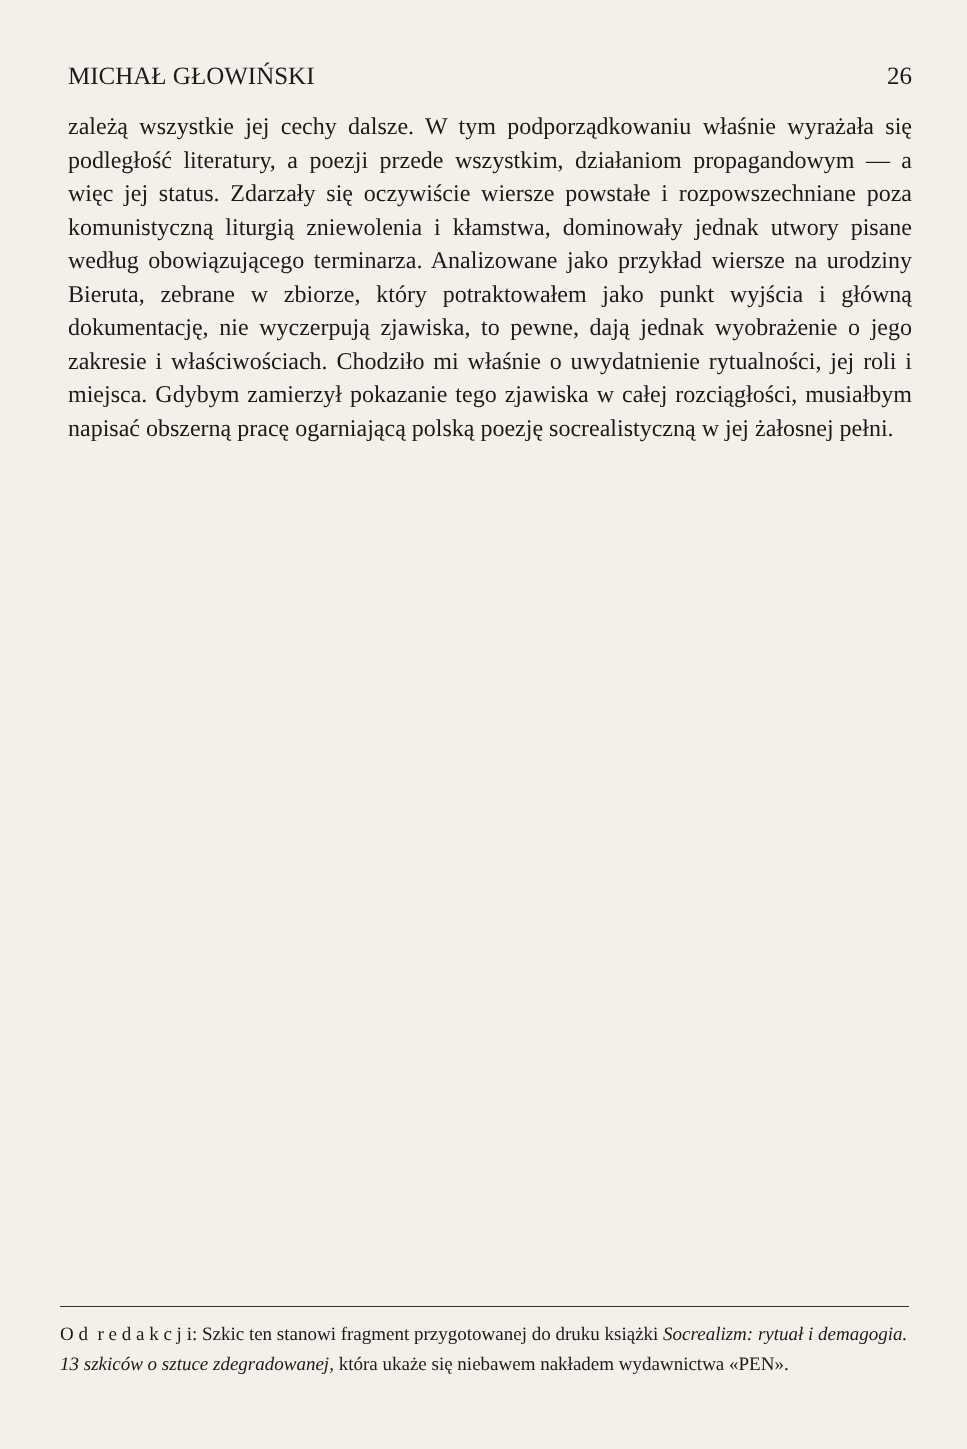MICHAŁ GŁOWIŃSKI 26
zależą wszystkie jej cechy dalsze. W tym podporządkowaniu właśnie wyrażała się podległość literatury, a poezji przede wszystkim, działaniom propagandowym — a więc jej status. Zdarzały się oczywiście wiersze powstałe i rozpowszechniane poza komunistyczną liturgią zniewolenia i kłamstwa, dominowały jednak utwory pisane według obowiązującego terminarza. Analizowane jako przykład wiersze na urodziny Bieruta, zebrane w zbiorze, który potraktowałem jako punkt wyjścia i główną dokumentację, nie wyczerpują zjawiska, to pewne, dają jednak wyobrażenie o jego zakresie i właściwościach. Chodziło mi właśnie o uwydatnienie rytualności, jej roli i miejsca. Gdybym zamierzył pokazanie tego zjawiska w całej rozciągłości, musiałbym napisać obszerną pracę ogarniającą polską poezję socrealistyczną w jej żałosnej pełni.
O d r e d a k c j i: Szkic ten stanowi fragment przygotowanej do druku książki Socrealizm: rytuał i demagogia. 13 szkiców o sztuce zdegradowanej, która ukaże się niebawem nakładem wydawnictwa «PEN».